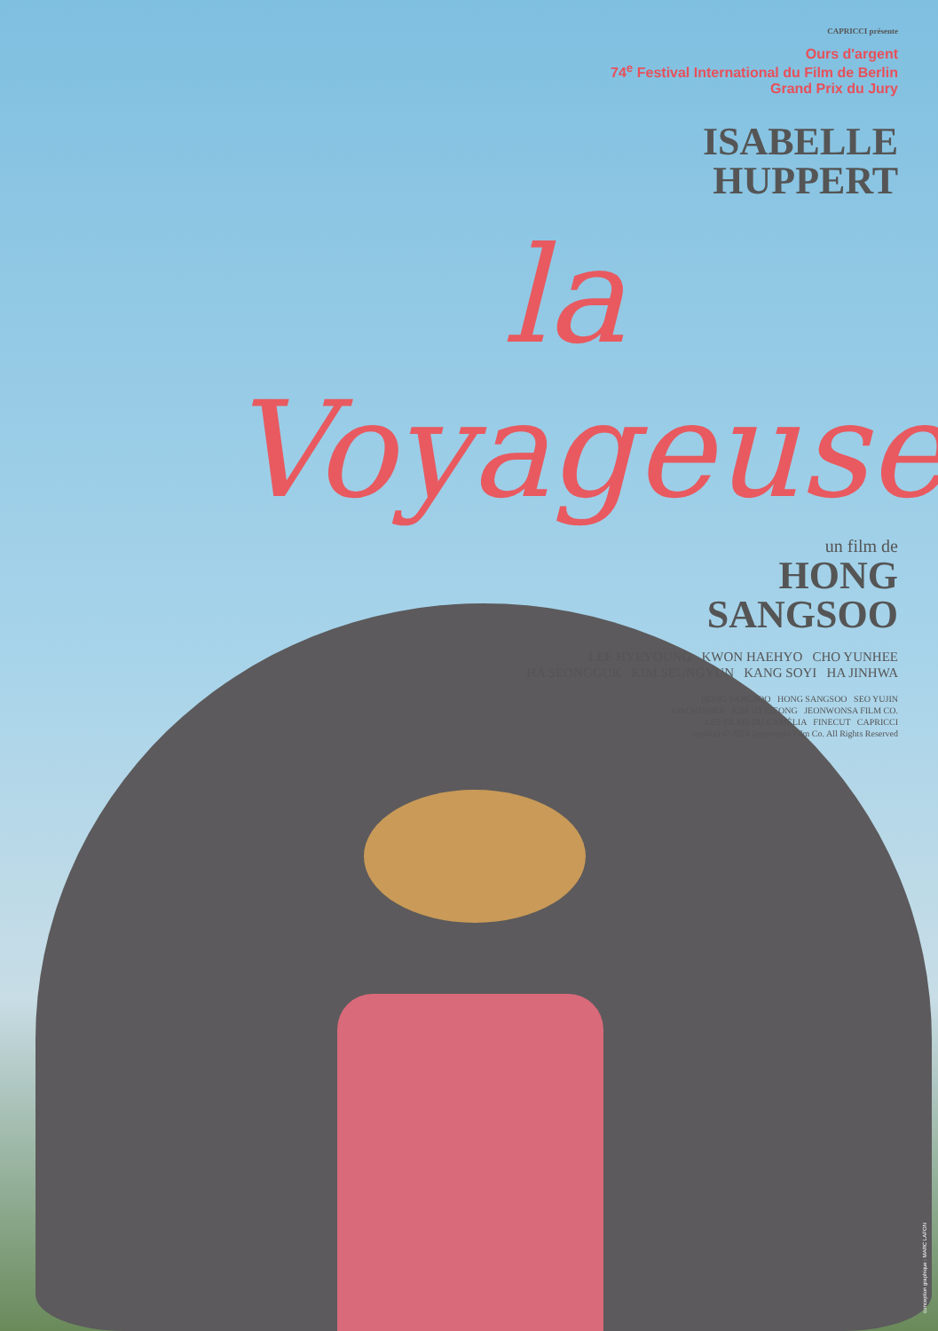CAPRICCI présente
Ours d'argent
74<sup>e</sup> Festival International du Film de Berlin
Grand Prix du Jury
ISABELLE
HUPPERT
la Voyageuse
un film de
HONG
SANGSOO
LEE HYEYOUNG KWON HAEHYO CHO YUNHEE
HA SEONGGUK KIM SEUNGYUN KANG SOYI HA JINHWA
HONG SANGSOO HONG SANGSOO SEO YUJIN
KIM MINHEE KIM HYEJEONG JEONWONSA FILM CO.
LES FILMS DU CAMÉLIA FINECUT CAPRICCI
capricci © 2024 Jeonwonsa Film Co. All Rights Reserved
conception graphique : MARC LAFON